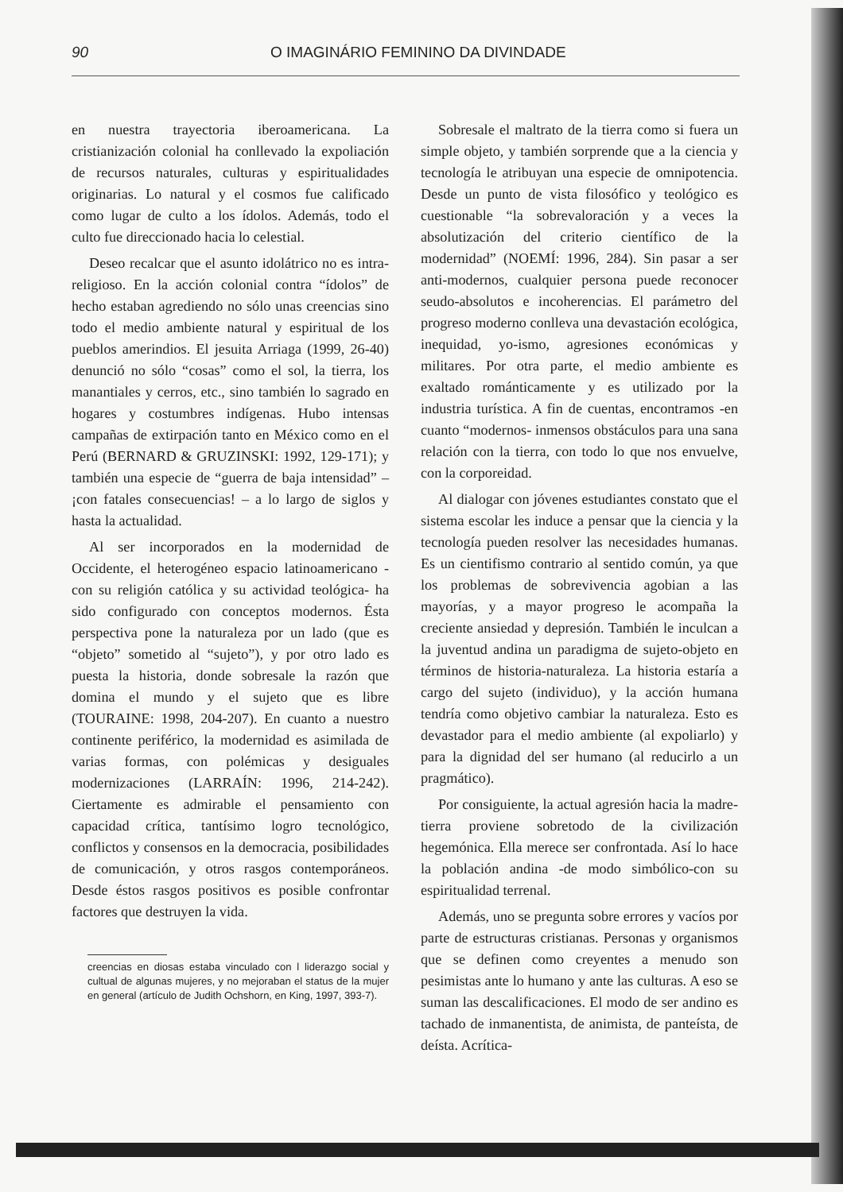90 O IMAGINÁRIO FEMININO DA DIVINDADE
en nuestra trayectoria iberoamericana. La cristianización colonial ha conllevado la expoliación de recursos naturales, culturas y espiritualidades originarias. Lo natural y el cosmos fue calificado como lugar de culto a los ídolos. Además, todo el culto fue direccionado hacia lo celestial.
Deseo recalcar que el asunto idolátrico no es intra-religioso. En la acción colonial contra “ídolos” de hecho estaban agrediendo no sólo unas creencias sino todo el medio ambiente natural y espiritual de los pueblos amerindios. El jesuita Arriaga (1999, 26-40) denunció no sólo “cosas” como el sol, la tierra, los manantiales y cerros, etc., sino también lo sagrado en hogares y costumbres indígenas. Hubo intensas campañas de extirpación tanto en México como en el Perú (BERNARD & GRUZINSKI: 1992, 129-171); y también una especie de “guerra de baja intensidad” – ¡con fatales consecuencias! – a lo largo de siglos y hasta la actualidad.
Al ser incorporados en la modernidad de Occidente, el heterogéneo espacio latinoamericano -con su religión católica y su actividad teológica- ha sido configurado con conceptos modernos. Ésta perspectiva pone la naturaleza por un lado (que es “objeto” sometido al “sujeto”), y por otro lado es puesta la historia, donde sobresale la razón que domina el mundo y el sujeto que es libre (TOURAINE: 1998, 204-207). En cuanto a nuestro continente periférico, la modernidad es asimilada de varias formas, con polémicas y desiguales modernizaciones (LARRAÍN: 1996, 214-242). Ciertamente es admirable el pensamiento con capacidad crítica, tantísimo logro tecnológico, conflictos y consensos en la democracia, posibilidades de comunicación, y otros rasgos contemporáneos. Desde éstos rasgos positivos es posible confrontar factores que destruyen la vida.
creencias en diosas estaba vinculado con l liderazgo social y cultual de algunas mujeres, y no mejoraban el status de la mujer en general (artículo de Judith Ochshorn, en King, 1997, 393-7).
Sobresale el maltrato de la tierra como si fuera un simple objeto, y también sorprende que a la ciencia y tecnología le atribuyan una especie de omnipotencia. Desde un punto de vista filosófico y teológico es cuestionable “la sobrevaloración y a veces la absolutización del criterio científico de la modernidad” (NOEMÍ: 1996, 284). Sin pasar a ser anti-modernos, cualquier persona puede reconocer seudo-absolutos e incoherencias. El parámetro del progreso moderno conlleva una devastación ecológica, inequidad, yo-ismo, agresiones económicas y militares. Por otra parte, el medio ambiente es exaltado románticamente y es utilizado por la industria turística. A fin de cuentas, encontramos -en cuanto “modernos- inmensos obstáculos para una sana relación con la tierra, con todo lo que nos envuelve, con la corporeidad.
Al dialogar con jóvenes estudiantes constato que el sistema escolar les induce a pensar que la ciencia y la tecnología pueden resolver las necesidades humanas. Es un cientifismo contrario al sentido común, ya que los problemas de sobrevivencia agobian a las mayorías, y a mayor progreso le acompaña la creciente ansiedad y depresión. También le inculcan a la juventud andina un paradigma de sujeto-objeto en términos de historia-naturaleza. La historia estaría a cargo del sujeto (individuo), y la acción humana tendría como objetivo cambiar la naturaleza. Esto es devastador para el medio ambiente (al expoliarlo) y para la dignidad del ser humano (al reducirlo a un pragmático).
Por consiguiente, la actual agresión hacia la madre-tierra proviene sobretodo de la civilización hegemónica. Ella merece ser confrontada. Así lo hace la población andina -de modo simbólico-con su espiritualidad terrenal.
Además, uno se pregunta sobre errores y vacíos por parte de estructuras cristianas. Personas y organismos que se definen como creyentes a menudo son pesimistas ante lo humano y ante las culturas. A eso se suman las descalificaciones. El modo de ser andino es tachado de inmanentista, de animista, de panteísta, de deísta. Acrítica-